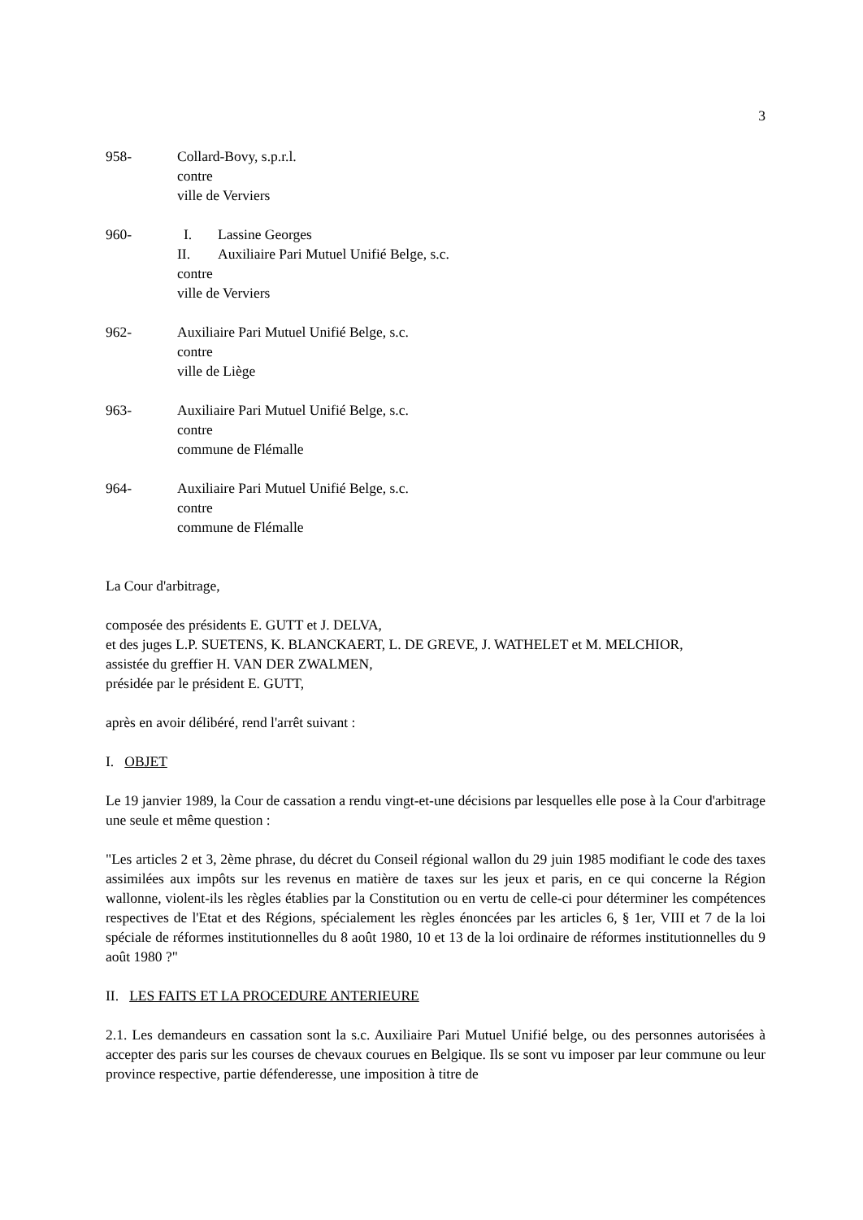3
958- Collard-Bovy, s.p.r.l.
contre
ville de Verviers
960- I. Lassine Georges
II. Auxiliaire Pari Mutuel Unifié Belge, s.c.
contre
ville de Verviers
962- Auxiliaire Pari Mutuel Unifié Belge, s.c.
contre
ville de Liège
963- Auxiliaire Pari Mutuel Unifié Belge, s.c.
contre
commune de Flémalle
964- Auxiliaire Pari Mutuel Unifié Belge, s.c.
contre
commune de Flémalle
La Cour d'arbitrage,
composée des présidents E. GUTT et J. DELVA,
et des juges L.P. SUETENS, K. BLANCKAERT, L. DE GREVE, J. WATHELET et M. MELCHIOR,
assistée du greffier H. VAN DER ZWALMEN,
présidée par le président E. GUTT,
après en avoir délibéré, rend l'arrêt suivant :
I. OBJET
Le 19 janvier 1989, la Cour de cassation a rendu vingt-et-une décisions par lesquelles elle pose à la Cour d'arbitrage une seule et même question :
"Les articles 2 et 3, 2ème phrase, du décret du Conseil régional wallon du 29 juin 1985 modifiant le code des taxes assimilées aux impôts sur les revenus en matière de taxes sur les jeux et paris, en ce qui concerne la Région wallonne, violent-ils les règles établies par la Constitution ou en vertu de celle-ci pour déterminer les compétences respectives de l'Etat et des Régions, spécialement les règles énoncées par les articles 6, § 1er, VIII et 7 de la loi spéciale de réformes institutionnelles du 8 août 1980, 10 et 13 de la loi ordinaire de réformes institutionnelles du 9 août 1980 ?"
II. LES FAITS ET LA PROCEDURE ANTERIEURE
2.1. Les demandeurs en cassation sont la s.c. Auxiliaire Pari Mutuel Unifié belge, ou des personnes autorisées à accepter des paris sur les courses de chevaux courues en Belgique. Ils se sont vu imposer par leur commune ou leur province respective, partie défenderesse, une imposition à titre de